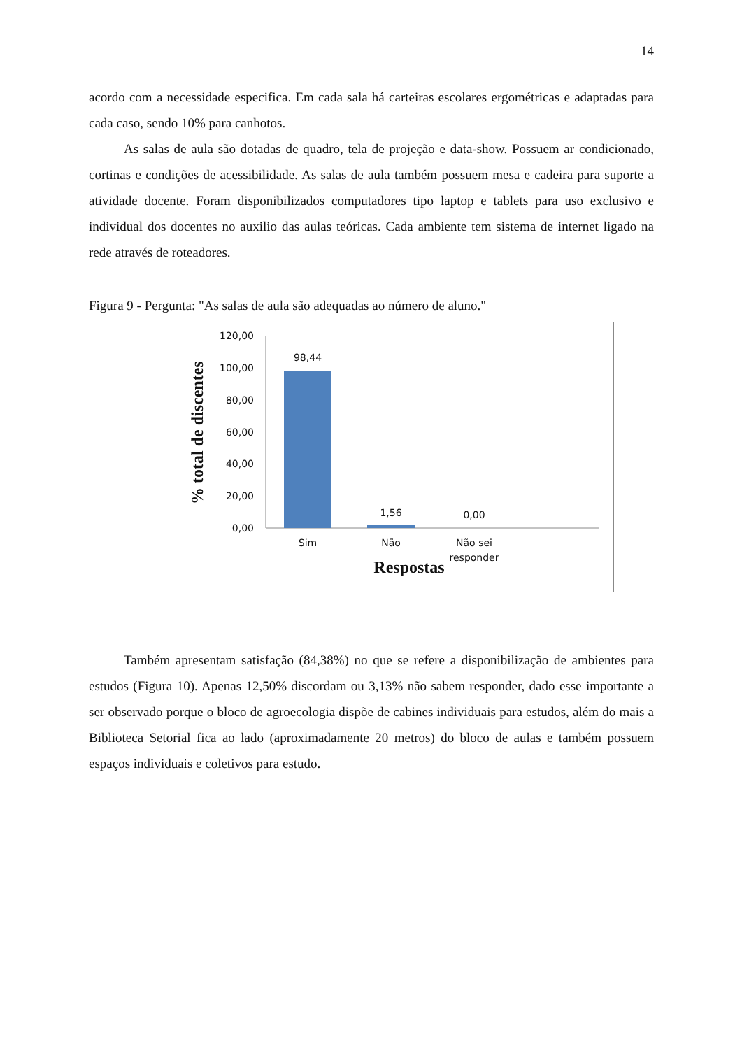14
acordo com a necessidade especifica. Em cada sala há carteiras escolares ergométricas e adaptadas para cada caso, sendo 10% para canhotos.
As salas de aula são dotadas de quadro, tela de projeção e data-show. Possuem ar condicionado, cortinas e condições de acessibilidade. As salas de aula também possuem mesa e cadeira para suporte a atividade docente. Foram disponibilizados computadores tipo laptop e tablets para uso exclusivo e individual dos docentes no auxilio das aulas teóricas. Cada ambiente tem sistema de internet ligado na rede através de roteadores.
Figura 9 - Pergunta: "As salas de aula são adequadas ao número de aluno."
% total de discentes
120,00
100,00
80,00
60,00
40,00
20,00
0,00
98,44
1,56
0,00
Sim
Não
Não sei
responder
Respostas
Também apresentam satisfação (84,38%) no que se refere a disponibilização de ambientes para estudos (Figura 10). Apenas 12,50% discordam ou 3,13% não sabem responder, dado esse importante a ser observado porque o bloco de agroecologia dispõe de cabines individuais para estudos, além do mais a Biblioteca Setorial fica ao lado (aproximadamente 20 metros) do bloco de aulas e também possuem espaços individuais e coletivos para estudo.